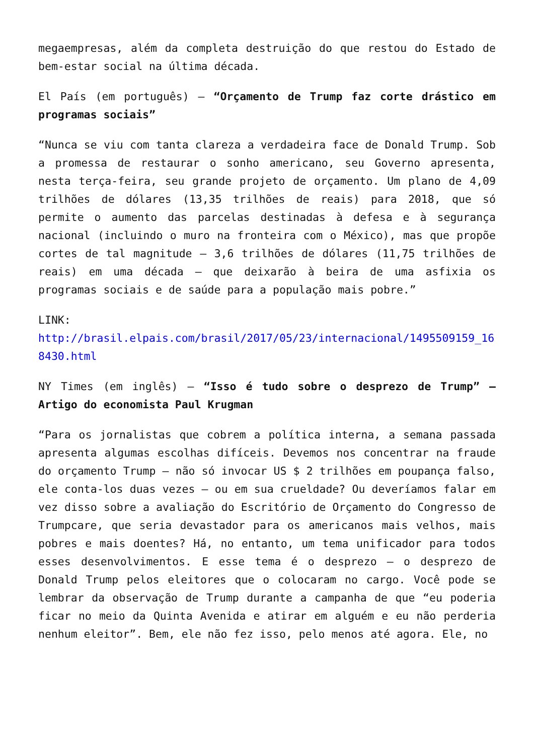megaempresas, além da completa destruição do que restou do Estado de bem-estar social na última década.
El País (em português) – “Orçamento de Trump faz corte drástico em programas sociais”
“Nunca se viu com tanta clareza a verdadeira face de Donald Trump. Sob a promessa de restaurar o sonho americano, seu Governo apresenta, nesta terça-feira, seu grande projeto de orçamento. Um plano de 4,09 trilhões de dólares (13,35 trilhões de reais) para 2018, que só permite o aumento das parcelas destinadas à defesa e à segurança nacional (incluindo o muro na fronteira com o México), mas que propõe cortes de tal magnitude – 3,6 trilhões de dólares (11,75 trilhões de reais) em uma década – que deixarão à beira de uma asfixia os programas sociais e de saúde para a população mais pobre.”
LINK:
http://brasil.elpais.com/brasil/2017/05/23/internacional/1495509159_168430.html
NY Times (em inglês) – “Isso é tudo sobre o desprezo de Trump” – Artigo do economista Paul Krugman
“Para os jornalistas que cobrem a política interna, a semana passada apresenta algumas escolhas difíceis. Devemos nos concentrar na fraude do orçamento Trump – não só invocar US $ 2 trilhões em poupança falso, ele conta-los duas vezes – ou em sua crueldade? Ou deveríamos falar em vez disso sobre a avaliação do Escritório de Orçamento do Congresso de Trumpcare, que seria devastador para os americanos mais velhos, mais pobres e mais doentes? Há, no entanto, um tema unificador para todos esses desenvolvimentos. E esse tema é o desprezo – o desprezo de Donald Trump pelos eleitores que o colocaram no cargo. Você pode se lembrar da observação de Trump durante a campanha de que “eu poderia ficar no meio da Quinta Avenida e atirar em alguém e eu não perderia nenhum eleitor”. Bem, ele não fez isso, pelo menos até agora. Ele, no